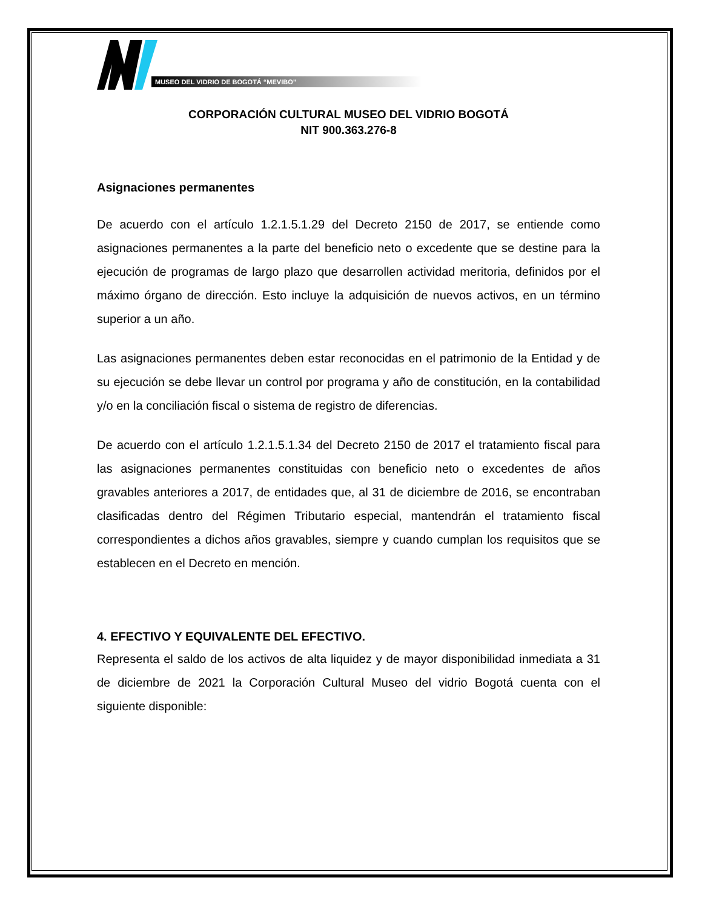MUSEO DEL VIDRIO DE BOGOTÁ “MEVIBO”
CORPORACIÓN CULTURAL MUSEO DEL VIDRIO BOGOTÁ
NIT 900.363.276-8
Asignaciones permanentes
De acuerdo con el artículo 1.2.1.5.1.29 del Decreto 2150 de 2017, se entiende como asignaciones permanentes a la parte del beneficio neto o excedente que se destine para la ejecución de programas de largo plazo que desarrollen actividad meritoria, definidos por el máximo órgano de dirección. Esto incluye la adquisición de nuevos activos, en un término superior a un año.
Las asignaciones permanentes deben estar reconocidas en el patrimonio de la Entidad y de su ejecución se debe llevar un control por programa y año de constitución, en la contabilidad y/o en la conciliación fiscal o sistema de registro de diferencias.
De acuerdo con el artículo 1.2.1.5.1.34 del Decreto 2150 de 2017 el tratamiento fiscal para las asignaciones permanentes constituidas con beneficio neto o excedentes de años gravables anteriores a 2017, de entidades que, al 31 de diciembre de 2016, se encontraban clasificadas dentro del Régimen Tributario especial, mantendrán el tratamiento fiscal correspondientes a dichos años gravables, siempre y cuando cumplan los requisitos que se establecen en el Decreto en mención.
4. EFECTIVO Y EQUIVALENTE DEL EFECTIVO.
Representa el saldo de los activos de alta liquidez y de mayor disponibilidad inmediata a 31 de diciembre de 2021 la Corporación Cultural Museo del vidrio Bogotá cuenta con el siguiente disponible: